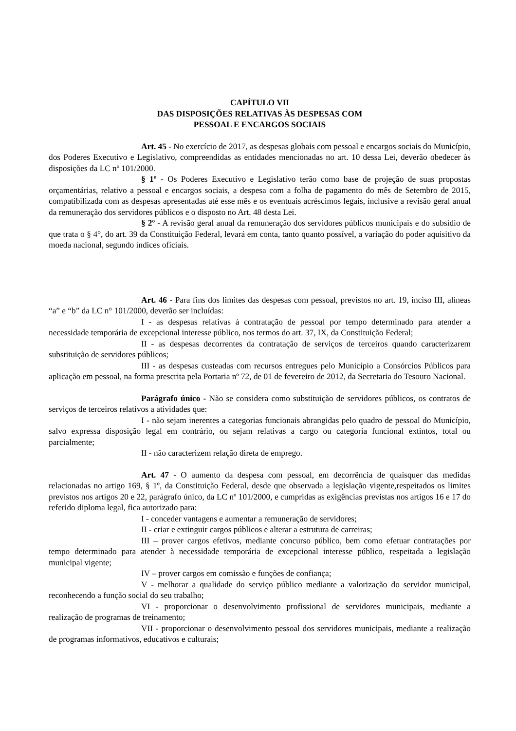CAPÍTULO VII
DAS DISPOSIÇÕES RELATIVAS ÀS DESPESAS COM
PESSOAL E ENCARGOS SOCIAIS
Art. 45 - No exercício de 2017, as despesas globais com pessoal e encargos sociais do Município, dos Poderes Executivo e Legislativo, compreendidas as entidades mencionadas no art. 10 dessa Lei, deverão obedecer às disposições da LC nº 101/2000.
§ 1º - Os Poderes Executivo e Legislativo terão como base de projeção de suas propostas orçamentárias, relativo a pessoal e encargos sociais, a despesa com a folha de pagamento do mês de Setembro de 2015, compatibilizada com as despesas apresentadas até esse mês e os eventuais acréscimos legais, inclusive a revisão geral anual da remuneração dos servidores públicos e o disposto no Art. 48 desta Lei.
§ 2º - A revisão geral anual da remuneração dos servidores públicos municipais e do subsídio de que trata o § 4°, do art. 39 da Constituição Federal, levará em conta, tanto quanto possível, a variação do poder aquisitivo da moeda nacional, segundo índices oficiais.
Art. 46 - Para fins dos limites das despesas com pessoal, previstos no art. 19, inciso III, alíneas “a” e “b” da LC n° 101/2000, deverão ser incluídas:
I - as despesas relativas à contratação de pessoal por tempo determinado para atender a necessidade temporária de excepcional interesse público, nos termos do art. 37, IX, da Constituição Federal;
II - as despesas decorrentes da contratação de serviços de terceiros quando caracterizarem substituição de servidores públicos;
III - as despesas custeadas com recursos entregues pelo Município a Consórcios Públicos para aplicação em pessoal, na forma prescrita pela Portaria nº 72, de 01 de fevereiro de 2012, da Secretaria do Tesouro Nacional.
Parágrafo único - Não se considera como substituição de servidores públicos, os contratos de serviços de terceiros relativos a atividades que:
I - não sejam inerentes a categorias funcionais abrangidas pelo quadro de pessoal do Município, salvo expressa disposição legal em contrário, ou sejam relativas a cargo ou categoria funcional extintos, total ou parcialmente;
II - não caracterizem relação direta de emprego.
Art. 47 - O aumento da despesa com pessoal, em decorrência de quaisquer das medidas relacionadas no artigo 169, § 1º, da Constituição Federal, desde que observada a legislação vigente,respeitados os limites previstos nos artigos 20 e 22, parágrafo único, da LC nº 101/2000, e cumpridas as exigências previstas nos artigos 16 e 17 do referido diploma legal, fica autorizado para:
I - conceder vantagens e aumentar a remuneração de servidores;
II - criar e extinguir cargos públicos e alterar a estrutura de carreiras;
III – prover cargos efetivos, mediante concurso público, bem como efetuar contratações por tempo determinado para atender à necessidade temporária de excepcional interesse público, respeitada a legislação municipal vigente;
IV – prover cargos em comissão e funções de confiança;
V - melhorar a qualidade do serviço público mediante a valorização do servidor municipal, reconhecendo a função social do seu trabalho;
VI - proporcionar o desenvolvimento profissional de servidores municipais, mediante a realização de programas de treinamento;
VII - proporcionar o desenvolvimento pessoal dos servidores municipais, mediante a realização de programas informativos, educativos e culturais;